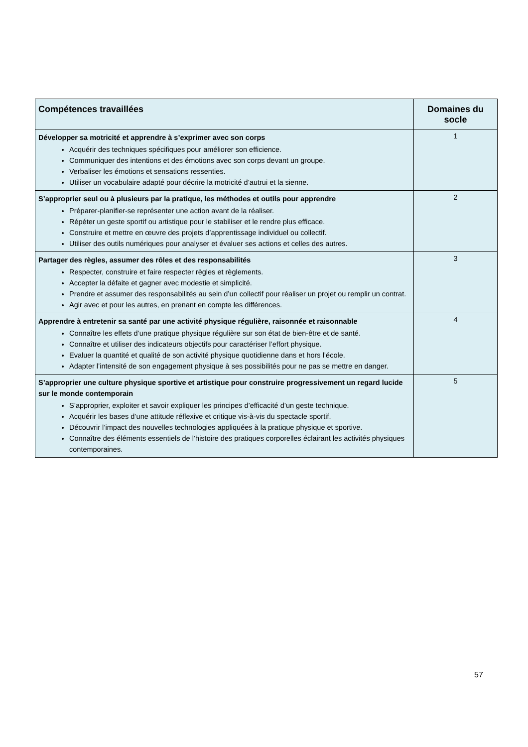| Compétences travaillées | Domaines du socle |
| --- | --- |
| Développer sa motricité et apprendre à s’exprimer avec son corps Acquérir des techniques spécifiques pour améliorer son efficience. Communiquer des intentions et des émotions avec son corps devant un groupe. Verbaliser les émotions et sensations ressenties. Utiliser un vocabulaire adapté pour décrire la motricité d’autrui et la sienne. | 1 |
| S’approprier seul ou à plusieurs par la pratique, les méthodes et outils pour apprendre Préparer-planifier-se représenter une action avant de la réaliser. Répéter un geste sportif ou artistique pour le stabiliser et le rendre plus efficace. Construire et mettre en œuvre des projets d’apprentissage individuel ou collectif. Utiliser des outils numériques pour analyser et évaluer ses actions et celles des autres. | 2 |
| Partager des règles, assumer des rôles et des responsabilités Respecter, construire et faire respecter règles et règlements. Accepter la défaite et gagner avec modestie et simplicité. Prendre et assumer des responsabilités au sein d’un collectif pour réaliser un projet ou remplir un contrat. Agir avec et pour les autres, en prenant en compte les différences. | 3 |
| Apprendre à entretenir sa santé par une activité physique régulière, raisonnée et raisonnable Connaître les effets d’une pratique physique régulière sur son état de bien-être et de santé. Connaître et utiliser des indicateurs objectifs pour caractériser l’effort physique. Evaluer la quantité et qualité de son activité physique quotidienne dans et hors l’école. Adapter l’intensité de son engagement physique à ses possibilités pour ne pas se mettre en danger. | 4 |
| S’approprier une culture physique sportive et artistique pour construire progressivement un regard lucide sur le monde contemporain S’approprier, exploiter et savoir expliquer les principes d’efficacité d’un geste technique. Acquérir les bases d’une attitude réflexive et critique vis-à-vis du spectacle sportif. Découvrir l’impact des nouvelles technologies appliquées à la pratique physique et sportive. Connaître des éléments essentiels de l’histoire des pratiques corporelles éclairant les activités physiques contemporaines. | 5 |
57